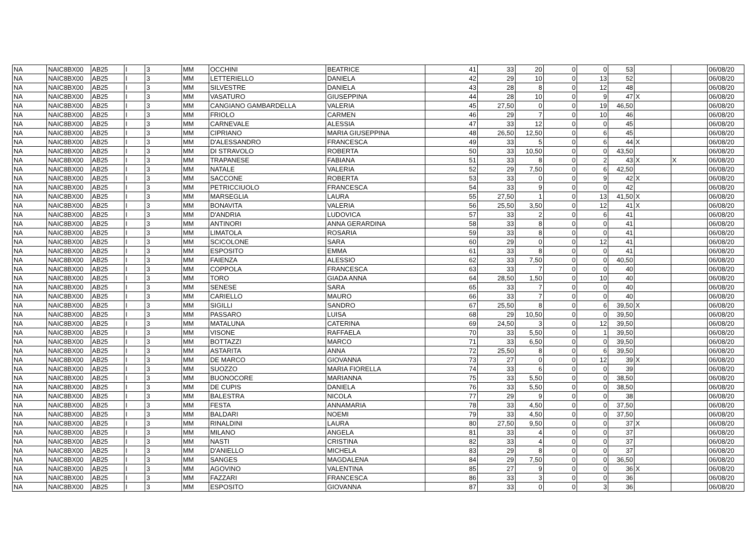| NA | NAIC8BX00 | AB25 | I | 3 | MM | OCCHINI | BEATRICE | 41 | 33 | 20 | 0 | 0 | 53 | | | 06/08/20 |
| NA | NAIC8BX00 | AB25 | I | 3 | MM | LETTERIELLO | DANIELA | 42 | 29 | 10 | 0 | 13 | 52 | | | 06/08/20 |
| NA | NAIC8BX00 | AB25 | I | 3 | MM | SILVESTRE | DANIELA | 43 | 28 | 8 | 0 | 12 | 48 | | | 06/08/20 |
| NA | NAIC8BX00 | AB25 | I | 3 | MM | VASATURO | GIUSEPPINA | 44 | 28 | 10 | 0 | 9 | 47 | X | | 06/08/20 |
| NA | NAIC8BX00 | AB25 | I | 3 | MM | CANGIANO GAMBARDELLA | VALERIA | 45 | 27,50 | 0 | 0 | 19 | 46,50 | | | 06/08/20 |
| NA | NAIC8BX00 | AB25 | I | 3 | MM | FRIOLO | CARMEN | 46 | 29 | 7 | 0 | 10 | 46 | | | 06/08/20 |
| NA | NAIC8BX00 | AB25 | I | 3 | MM | CARNEVALE | ALESSIA | 47 | 33 | 12 | 0 | 0 | 45 | | | 06/08/20 |
| NA | NAIC8BX00 | AB25 | I | 3 | MM | CIPRIANO | MARIA GIUSEPPINA | 48 | 26,50 | 12,50 | 0 | 6 | 45 | | | 06/08/20 |
| NA | NAIC8BX00 | AB25 | I | 3 | MM | D'ALESSANDRO | FRANCESCA | 49 | 33 | 5 | 0 | 6 | 44 | X | | 06/08/20 |
| NA | NAIC8BX00 | AB25 | I | 3 | MM | DI STRAVOLO | ROBERTA | 50 | 33 | 10,50 | 0 | 0 | 43,50 | | | 06/08/20 |
| NA | NAIC8BX00 | AB25 | I | 3 | MM | TRAPANESE | FABIANA | 51 | 33 | 8 | 0 | 2 | 43 | X | X | 06/08/20 |
| NA | NAIC8BX00 | AB25 | I | 3 | MM | NATALE | VALERIA | 52 | 29 | 7,50 | 0 | 6 | 42,50 | | | 06/08/20 |
| NA | NAIC8BX00 | AB25 | I | 3 | MM | SACCONE | ROBERTA | 53 | 33 | 0 | 0 | 9 | 42 | X | | 06/08/20 |
| NA | NAIC8BX00 | AB25 | I | 3 | MM | PETRICCIUOLO | FRANCESCA | 54 | 33 | 9 | 0 | 0 | 42 | | | 06/08/20 |
| NA | NAIC8BX00 | AB25 | I | 3 | MM | MARSEGLIA | LAURA | 55 | 27,50 | 1 | 0 | 13 | 41,50 | X | | 06/08/20 |
| NA | NAIC8BX00 | AB25 | I | 3 | MM | BONAVITA | VALERIA | 56 | 25,50 | 3,50 | 0 | 12 | 41 | X | | 06/08/20 |
| NA | NAIC8BX00 | AB25 | I | 3 | MM | D'ANDRIA | LUDOVICA | 57 | 33 | 2 | 0 | 6 | 41 | | | 06/08/20 |
| NA | NAIC8BX00 | AB25 | I | 3 | MM | ANTINORI | ANNA GERARDINA | 58 | 33 | 8 | 0 | 0 | 41 | | | 06/08/20 |
| NA | NAIC8BX00 | AB25 | I | 3 | MM | LIMATOLA | ROSARIA | 59 | 33 | 8 | 0 | 0 | 41 | | | 06/08/20 |
| NA | NAIC8BX00 | AB25 | I | 3 | MM | SCICOLONE | SARA | 60 | 29 | 0 | 0 | 12 | 41 | | | 06/08/20 |
| NA | NAIC8BX00 | AB25 | I | 3 | MM | ESPOSITO | EMMA | 61 | 33 | 8 | 0 | 0 | 41 | | | 06/08/20 |
| NA | NAIC8BX00 | AB25 | I | 3 | MM | FAIENZA | ALESSIO | 62 | 33 | 7,50 | 0 | 0 | 40,50 | | | 06/08/20 |
| NA | NAIC8BX00 | AB25 | I | 3 | MM | COPPOLA | FRANCESCA | 63 | 33 | 7 | 0 | 0 | 40 | | | 06/08/20 |
| NA | NAIC8BX00 | AB25 | I | 3 | MM | TORO | GIADA ANNA | 64 | 28,50 | 1,50 | 0 | 10 | 40 | | | 06/08/20 |
| NA | NAIC8BX00 | AB25 | I | 3 | MM | SENESE | SARA | 65 | 33 | 7 | 0 | 0 | 40 | | | 06/08/20 |
| NA | NAIC8BX00 | AB25 | I | 3 | MM | CARIELLO | MAURO | 66 | 33 | 7 | 0 | 0 | 40 | | | 06/08/20 |
| NA | NAIC8BX00 | AB25 | I | 3 | MM | SIGILLI | SANDRO | 67 | 25,50 | 8 | 0 | 6 | 39,50 | X | | 06/08/20 |
| NA | NAIC8BX00 | AB25 | I | 3 | MM | PASSARO | LUISA | 68 | 29 | 10,50 | 0 | 0 | 39,50 | | | 06/08/20 |
| NA | NAIC8BX00 | AB25 | I | 3 | MM | MATALUNA | CATERINA | 69 | 24,50 | 3 | 0 | 12 | 39,50 | | | 06/08/20 |
| NA | NAIC8BX00 | AB25 | I | 3 | MM | VISONE | RAFFAELA | 70 | 33 | 5,50 | 0 | 1 | 39,50 | | | 06/08/20 |
| NA | NAIC8BX00 | AB25 | I | 3 | MM | BOTTAZZI | MARCO | 71 | 33 | 6,50 | 0 | 0 | 39,50 | | | 06/08/20 |
| NA | NAIC8BX00 | AB25 | I | 3 | MM | ASTARITA | ANNA | 72 | 25,50 | 8 | 0 | 6 | 39,50 | | | 06/08/20 |
| NA | NAIC8BX00 | AB25 | I | 3 | MM | DE MARCO | GIOVANNA | 73 | 27 | 0 | 0 | 12 | 39 | X | | 06/08/20 |
| NA | NAIC8BX00 | AB25 | I | 3 | MM | SUOZZO | MARIA FIORELLA | 74 | 33 | 6 | 0 | 0 | 39 | | | 06/08/20 |
| NA | NAIC8BX00 | AB25 | I | 3 | MM | BUONOCORE | MARIANNA | 75 | 33 | 5,50 | 0 | 0 | 38,50 | | | 06/08/20 |
| NA | NAIC8BX00 | AB25 | I | 3 | MM | DE CUPIS | DANIELA | 76 | 33 | 5,50 | 0 | 0 | 38,50 | | | 06/08/20 |
| NA | NAIC8BX00 | AB25 | I | 3 | MM | BALESTRA | NICOLA | 77 | 29 | 9 | 0 | 0 | 38 | | | 06/08/20 |
| NA | NAIC8BX00 | AB25 | I | 3 | MM | FESTA | ANNAMARIA | 78 | 33 | 4,50 | 0 | 0 | 37,50 | | | 06/08/20 |
| NA | NAIC8BX00 | AB25 | I | 3 | MM | BALDARI | NOEMI | 79 | 33 | 4,50 | 0 | 0 | 37,50 | | | 06/08/20 |
| NA | NAIC8BX00 | AB25 | I | 3 | MM | RINALDINI | LAURA | 80 | 27,50 | 9,50 | 0 | 0 | 37 | X | | 06/08/20 |
| NA | NAIC8BX00 | AB25 | I | 3 | MM | MILANO | ANGELA | 81 | 33 | 4 | 0 | 0 | 37 | | | 06/08/20 |
| NA | NAIC8BX00 | AB25 | I | 3 | MM | NASTI | CRISTINA | 82 | 33 | 4 | 0 | 0 | 37 | | | 06/08/20 |
| NA | NAIC8BX00 | AB25 | I | 3 | MM | D'ANIELLO | MICHELA | 83 | 29 | 8 | 0 | 0 | 37 | | | 06/08/20 |
| NA | NAIC8BX00 | AB25 | I | 3 | MM | SANGES | MAGDALENA | 84 | 29 | 7,50 | 0 | 0 | 36,50 | | | 06/08/20 |
| NA | NAIC8BX00 | AB25 | I | 3 | MM | AGOVINO | VALENTINA | 85 | 27 | 9 | 0 | 0 | 36 | X | | 06/08/20 |
| NA | NAIC8BX00 | AB25 | I | 3 | MM | FAZZARI | FRANCESCA | 86 | 33 | 3 | 0 | 0 | 36 | | | 06/08/20 |
| NA | NAIC8BX00 | AB25 | I | 3 | MM | ESPOSITO | GIOVANNA | 87 | 33 | 0 | 0 | 3 | 36 | | | 06/08/20 |